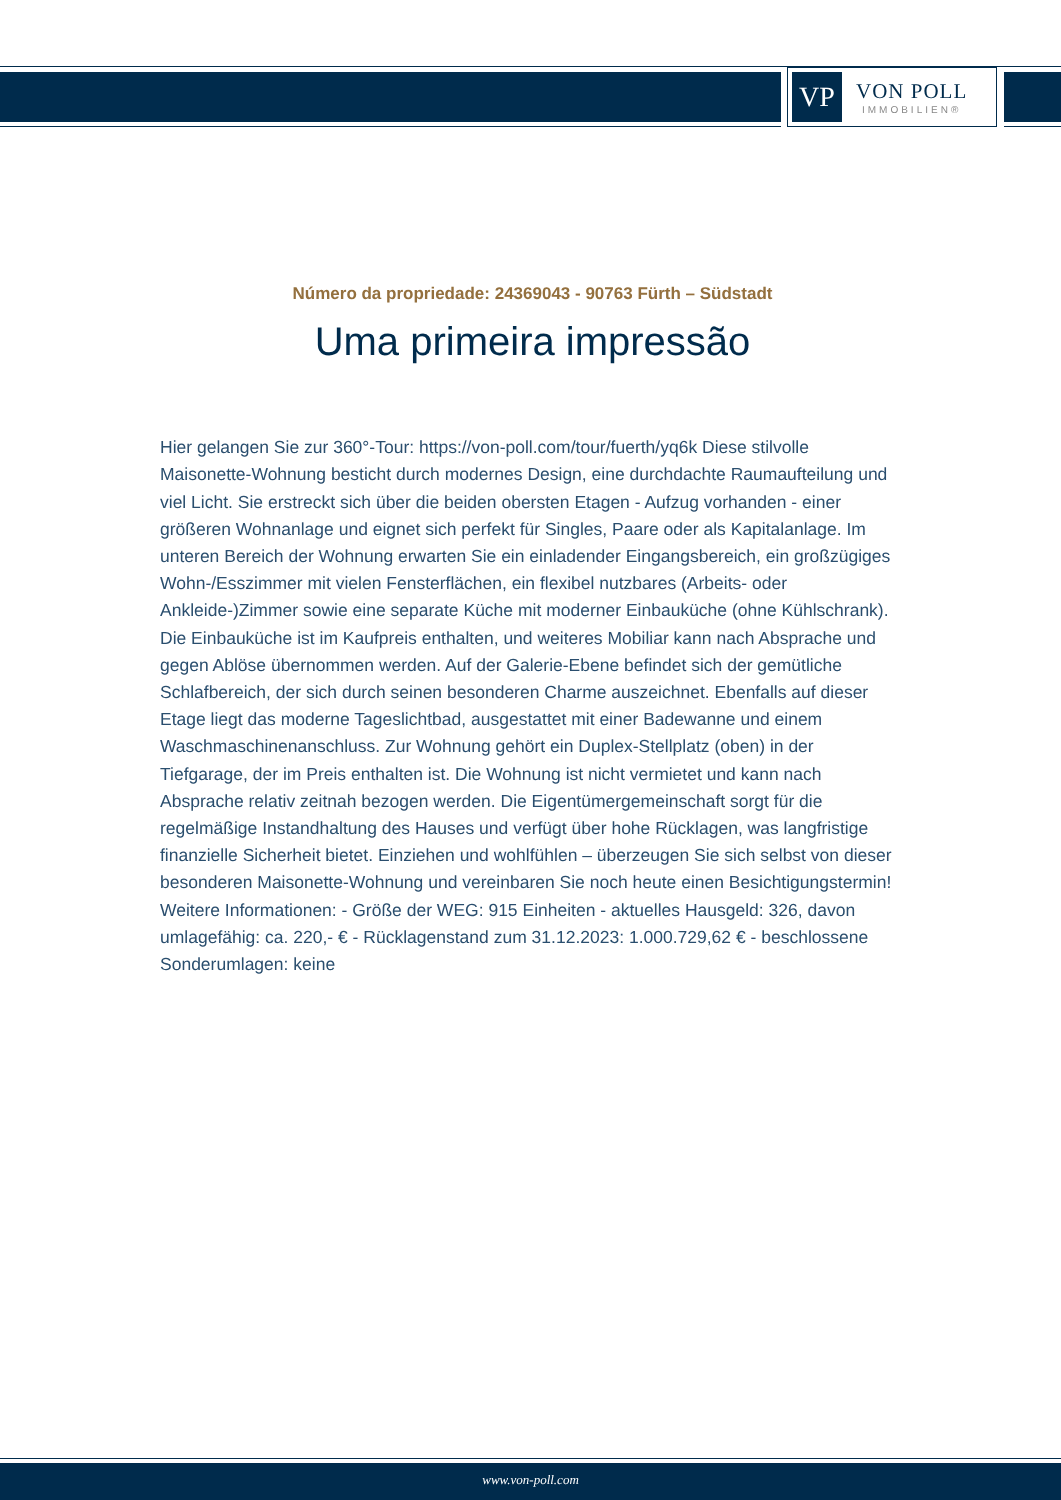VP
VON POLL
IMMOBILIEN®
Número da propriedade: 24369043 - 90763 Fürth – Südstadt
Uma primeira impressão
Hier gelangen Sie zur 360°-Tour: https://von-poll.com/tour/fuerth/yq6k Diese stilvolle Maisonette-Wohnung besticht durch modernes Design, eine durchdachte Raumaufteilung und viel Licht. Sie erstreckt sich über die beiden obersten Etagen - Aufzug vorhanden - einer größeren Wohnanlage und eignet sich perfekt für Singles, Paare oder als Kapitalanlage. Im unteren Bereich der Wohnung erwarten Sie ein einladender Eingangsbereich, ein großzügiges Wohn-/Esszimmer mit vielen Fensterflächen, ein flexibel nutzbares (Arbeits- oder Ankleide-)Zimmer sowie eine separate Küche mit moderner Einbauküche (ohne Kühlschrank). Die Einbauküche ist im Kaufpreis enthalten, und weiteres Mobiliar kann nach Absprache und gegen Ablöse übernommen werden. Auf der Galerie-Ebene befindet sich der gemütliche Schlafbereich, der sich durch seinen besonderen Charme auszeichnet. Ebenfalls auf dieser Etage liegt das moderne Tageslichtbad, ausgestattet mit einer Badewanne und einem Waschmaschinenanschluss. Zur Wohnung gehört ein Duplex-Stellplatz (oben) in der Tiefgarage, der im Preis enthalten ist. Die Wohnung ist nicht vermietet und kann nach Absprache relativ zeitnah bezogen werden. Die Eigentümergemeinschaft sorgt für die regelmäßige Instandhaltung des Hauses und verfügt über hohe Rücklagen, was langfristige finanzielle Sicherheit bietet. Einziehen und wohlfühlen – überzeugen Sie sich selbst von dieser besonderen Maisonette-Wohnung und vereinbaren Sie noch heute einen Besichtigungstermin! Weitere Informationen: - Größe der WEG: 915 Einheiten - aktuelles Hausgeld: 326, davon umlagefähig: ca. 220,- € - Rücklagenstand zum 31.12.2023: 1.000.729,62 € - beschlossene Sonderumlagen: keine
www.von-poll.com